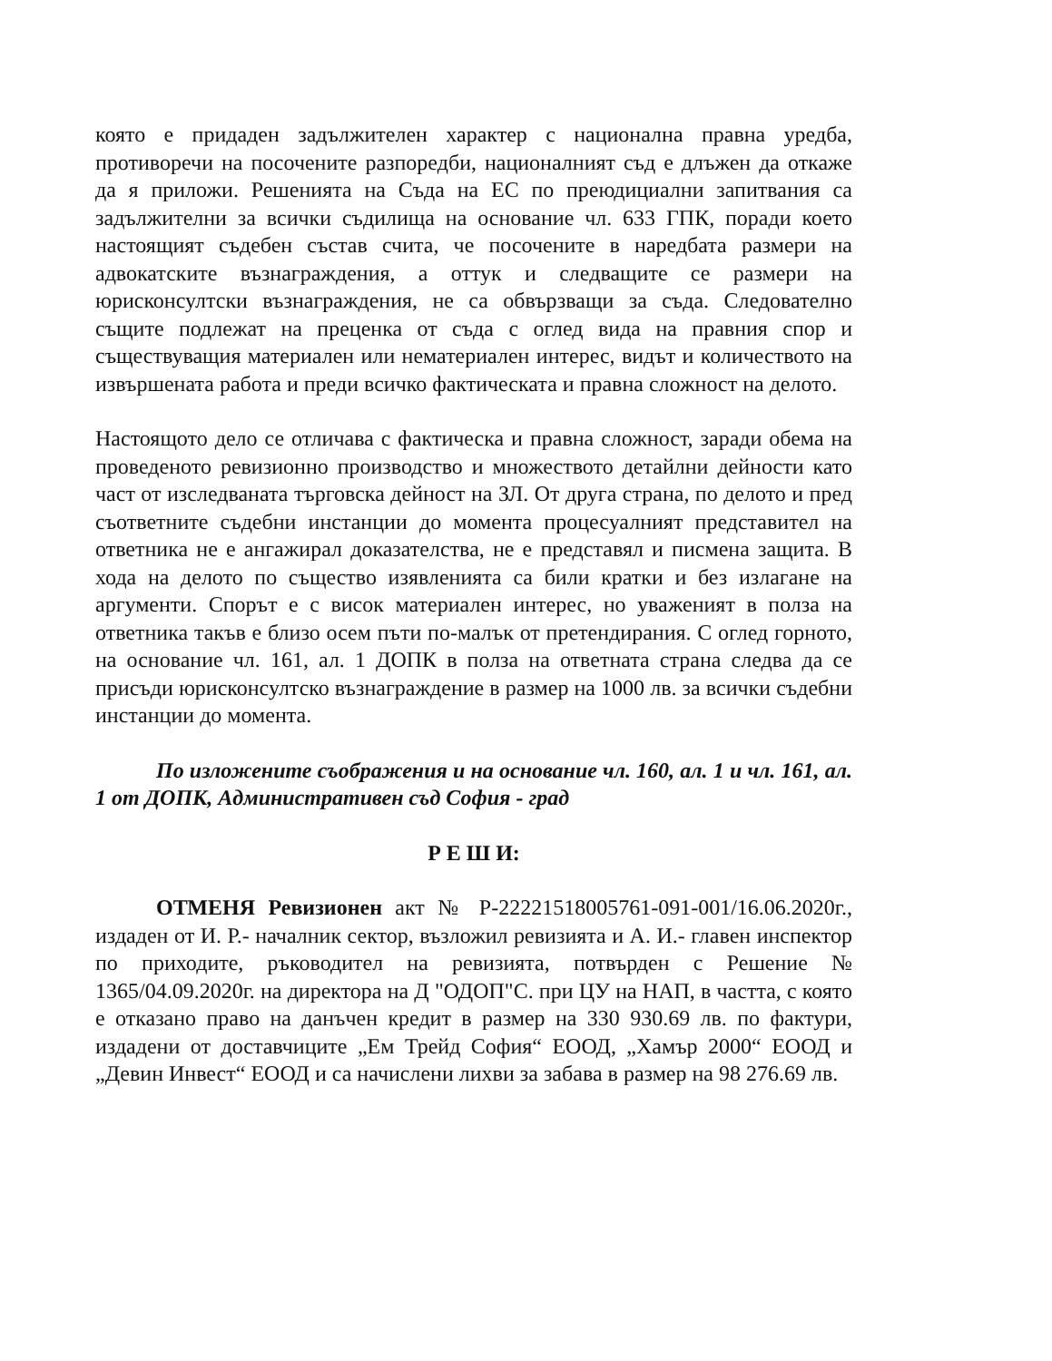която е придаден задължителен характер с национална правна уредба, противоречи на посочените разпоредби, националният съд е длъжен да откаже да я приложи. Решенията на Съда на ЕС по преюдициални запитвания са задължителни за всички съдилища на основание чл. 633 ГПК, поради което настоящият съдебен състав счита, че посочените в наредбата размери на адвокатските възнаграждения, а оттук и следващите се размери на юрисконсултски възнаграждения, не са обвързващи за съда. Следователно същите подлежат на преценка от съда с оглед вида на правния спор и съществуващия материален или нематериален интерес, видът и количеството на извършената работа и преди всичко фактическата и правна сложност на делото.
Настоящото дело се отличава с фактическа и правна сложност, заради обема на проведеното ревизионно производство и множеството детайлни дейности като част от изследваната търговска дейност на ЗЛ. От друга страна, по делото и пред съответните съдебни инстанции до момента процесуалният представител на ответника не е ангажирал доказателства, не е представял и писмена защита. В хода на делото по същество изявленията са били кратки и без излагане на аргументи. Спорът е с висок материален интерес, но уваженият в полза на ответника такъв е близо осем пъти по-малък от претендирания. С оглед горното, на основание чл. 161, ал. 1 ДОПК в полза на ответната страна следва да се присъди юрисконсултско възнаграждение в размер на 1000 лв. за всички съдебни инстанции до момента.
По изложените съображения и на основание чл. 160, ал. 1 и чл. 161, ал. 1 от ДОПК, Административен съд София - град
Р Е Ш И:
ОТМЕНЯ Ревизионен акт № Р-22221518005761-091-001/16.06.2020г., издаден от И. Р.- началник сектор, възложил ревизията и А. И.- главен инспектор по приходите, ръководител на ревизията, потвърден с Решение № 1365/04.09.2020г. на директора на Д "ОДОП"С. при ЦУ на НАП, в частта, с която е отказано право на данъчен кредит в размер на 330 930.69 лв. по фактури, издадени от доставчиците „Ем Трейд София“ ЕООД, „Хамър 2000“ ЕООД и „Девин Инвест“ ЕООД и са начислени лихви за забава в размер на 98 276.69 лв.